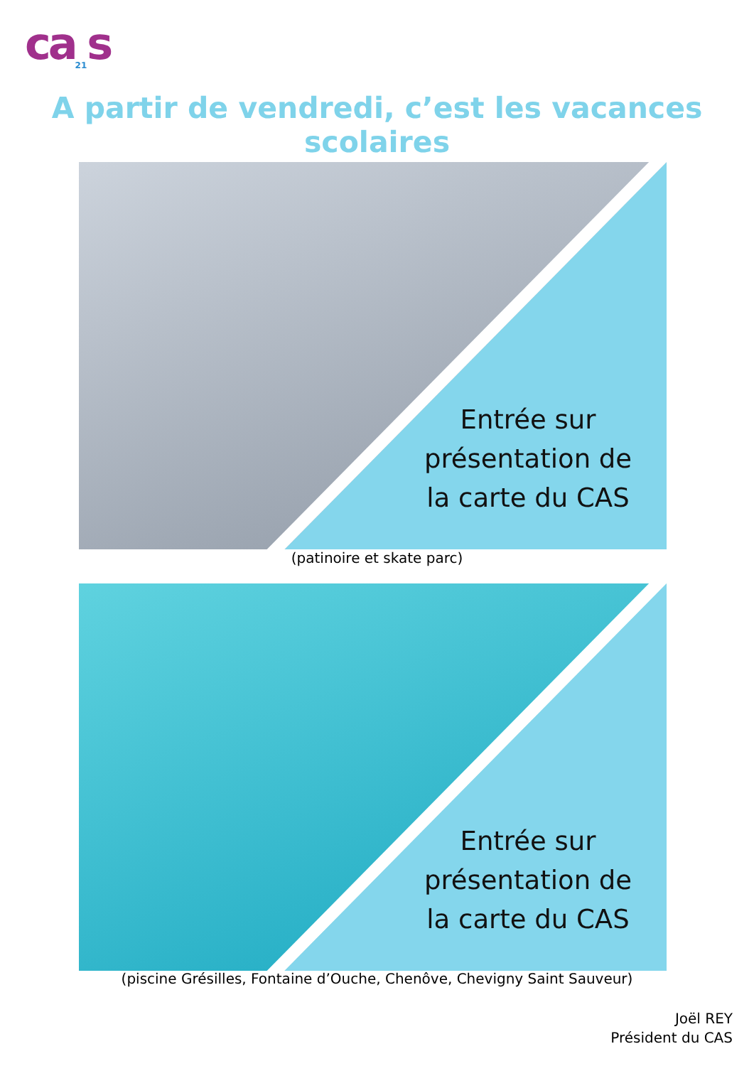ca<sub>21</sub>s
A partir de vendredi, c’est les vacances scolaires
Entrée sur présentation de la carte du CAS
(patinoire et skate parc)
Entrée sur présentation de la carte du CAS
(piscine Grésilles, Fontaine d’Ouche, Chenôve, Chevigny Saint Sauveur)
Joël REY
Président du CAS